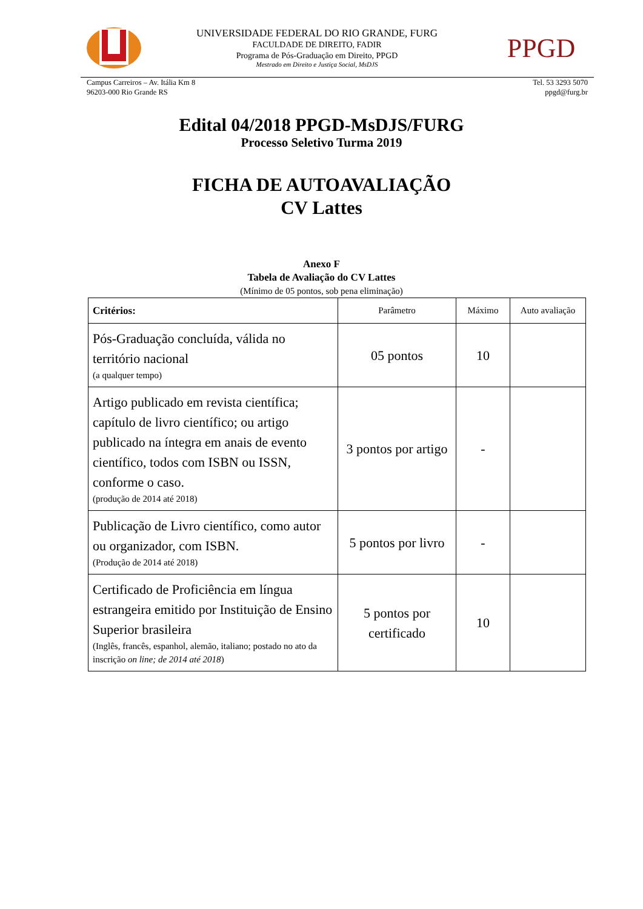UNIVERSIDADE FEDERAL DO RIO GRANDE, FURG
FACULDADE DE DIREITO, FADIR
Programa de Pós-Graduação em Direito, PPGD
Mestrado em Direito e Justiça Social, MsDJS
PPGD
Campus Carreiros – Av. Itália Km 8
96203-000 Rio Grande RS
Tel. 53 3293 5070
ppgd@furg.br
Edital 04/2018 PPGD-MsDJS/FURG
Processo Seletivo Turma 2019
FICHA DE AUTOAVALIAÇÃO
CV Lattes
Anexo F
Tabela de Avaliação do CV Lattes
(Mínimo de 05 pontos, sob pena eliminação)
| Critérios: | Parâmetro | Máximo | Auto avaliação |
| --- | --- | --- | --- |
| Pós-Graduação concluída, válida no território nacional (a qualquer tempo) | 05 pontos | 10 | |
| Artigo publicado em revista científica; capítulo de livro científico; ou artigo publicado na íntegra em anais de evento científico, todos com ISBN ou ISSN, conforme o caso. (produção de 2014 até 2018) | 3 pontos por artigo | - | |
| Publicação de Livro científico, como autor ou organizador, com ISBN. (Produção de 2014 até 2018) | 5 pontos por livro | - | |
| Certificado de Proficiência em língua estrangeira emitido por Instituição de Ensino Superior brasileira (Inglês, francês, espanhol, alemão, italiano; postado no ato da inscrição on line; de 2014 até 2018 ) | 5 pontos por certificado | 10 | |